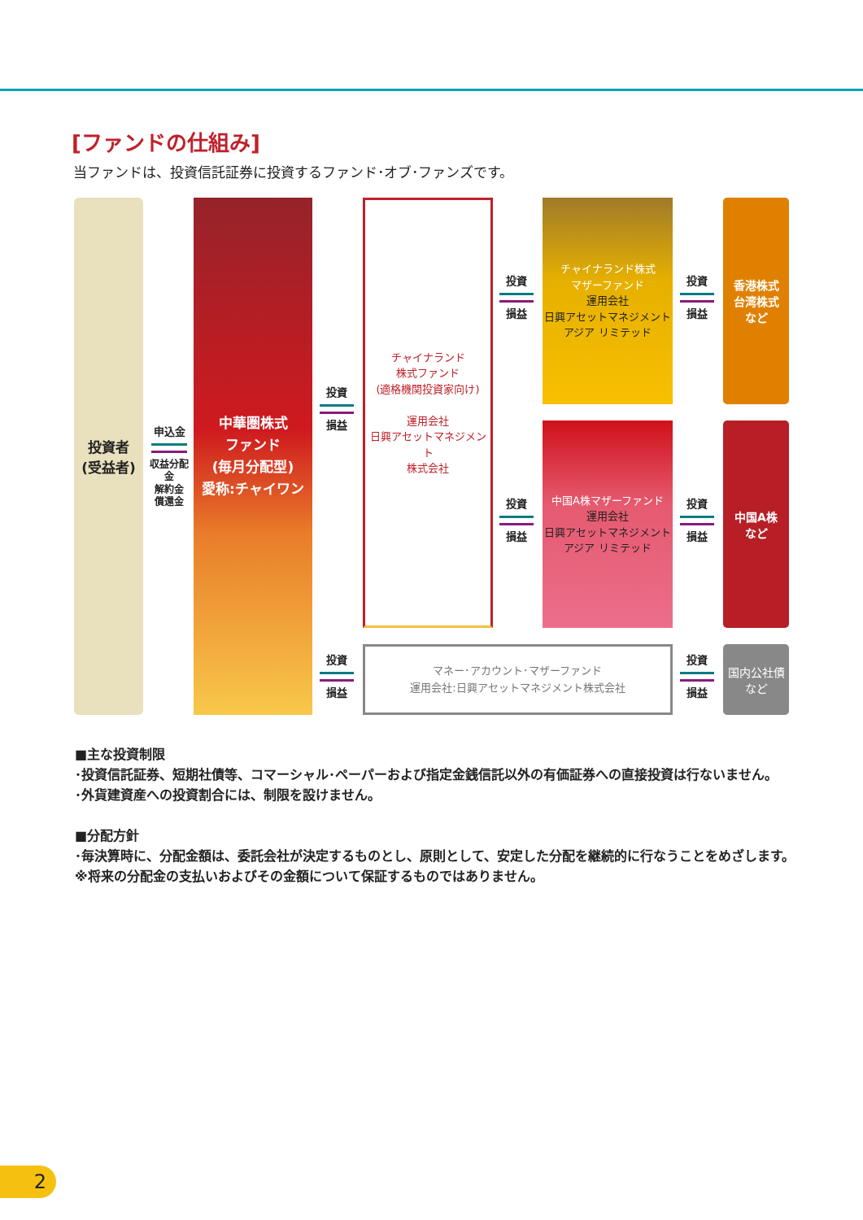[ファンドの仕組み]
当ファンドは、投資信託証券に投資するファンド･オブ･ファンズです。
投資者
(受益者)
申込金 収益分配金
解約金
償還金
中華圏株式
ファンド
(毎月分配型)
愛称:チャイワン
投資 損益
チャイナランド
株式ファンド
(適格機関投資家向け)
運用会社
日興アセットマネジメント
株式会社
投資 損益
チャイナランド株式
マザーファンド
運用会社
日興アセットマネジメント
アジア リミテッド
投資 損益
香港株式
台湾株式
など
投資 損益
中国A株マザーファンド
運用会社
日興アセットマネジメント
アジア リミテッド
投資 損益
中国A株
など
投資 損益
マネー･アカウント･マザーファンド
運用会社:日興アセットマネジメント株式会社
投資 損益
国内公社債
など
■主な投資制限
･投資信託証券、短期社債等、コマーシャル･ペーパーおよび指定金銭信託以外の有価証券への直接投資は行ないません。
･外貨建資産への投資割合には、制限を設けません。
■分配方針
･毎決算時に、分配金額は、委託会社が決定するものとし、原則として、安定した分配を継続的に行なうことをめざします。
※将来の分配金の支払いおよびその金額について保証するものではありません。
2